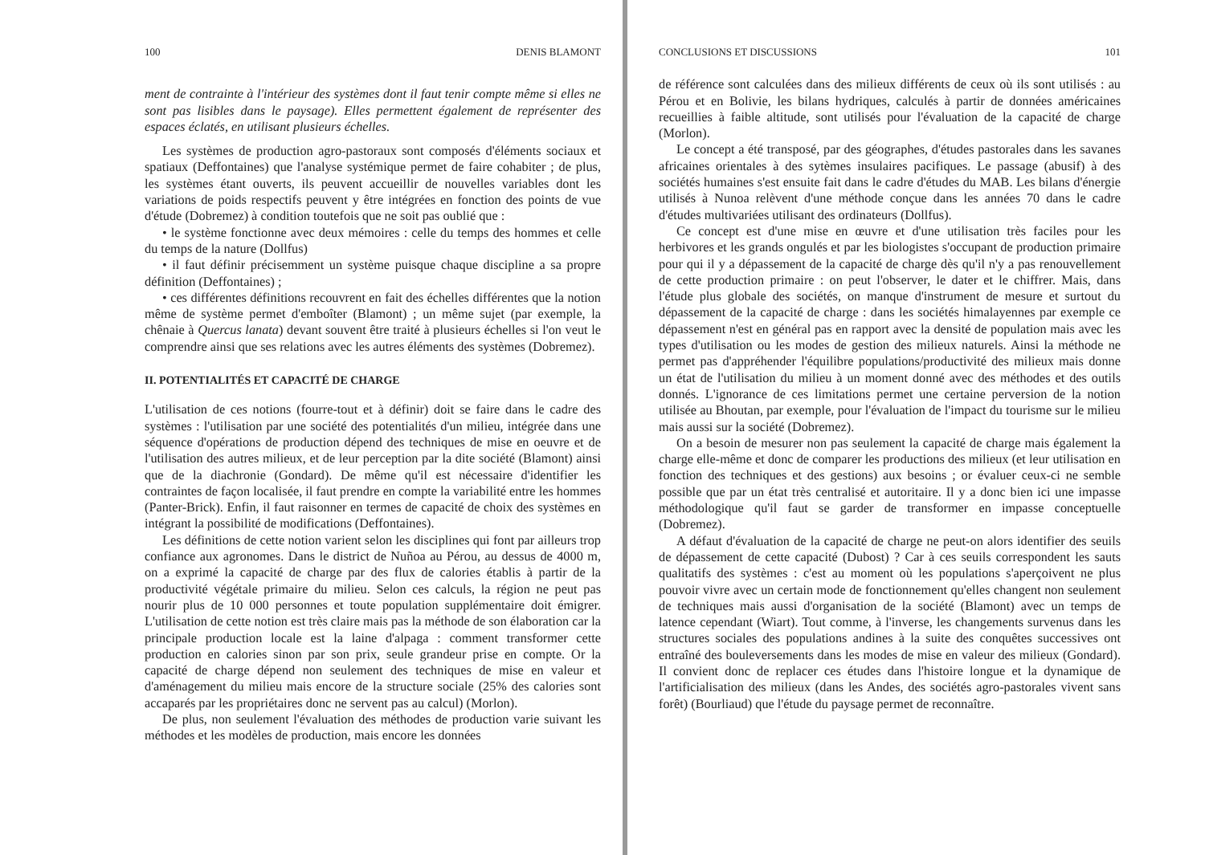100 DENIS BLAMONT
ment de contrainte à l'intérieur des systèmes dont il faut tenir compte même si elles ne sont pas lisibles dans le paysage). Elles permettent également de représenter des espaces éclatés, en utilisant plusieurs échelles.
Les systèmes de production agro-pastoraux sont composés d'éléments sociaux et spatiaux (Deffontaines) que l'analyse systémique permet de faire cohabiter ; de plus, les systèmes étant ouverts, ils peuvent accueillir de nouvelles variables dont les variations de poids respectifs peuvent y être intégrées en fonction des points de vue d'étude (Dobremez) à condition toutefois que ne soit pas oublié que :
• le système fonctionne avec deux mémoires : celle du temps des hommes et celle du temps de la nature (Dollfus)
• il faut définir précisemment un système puisque chaque discipline a sa propre définition (Deffontaines) ;
• ces différentes définitions recouvrent en fait des échelles différentes que la notion même de système permet d'emboîter (Blamont) ; un même sujet (par exemple, la chênaie à Quercus lanata) devant souvent être traité à plusieurs échelles si l'on veut le comprendre ainsi que ses relations avec les autres éléments des systèmes (Dobremez).
II. POTENTIALITÉS ET CAPACITÉ DE CHARGE
L'utilisation de ces notions (fourre-tout et à définir) doit se faire dans le cadre des systèmes : l'utilisation par une société des potentialités d'un milieu, intégrée dans une séquence d'opérations de production dépend des techniques de mise en oeuvre et de l'utilisation des autres milieux, et de leur perception par la dite société (Blamont) ainsi que de la diachronie (Gondard). De même qu'il est nécessaire d'identifier les contraintes de façon localisée, il faut prendre en compte la variabilité entre les hommes (Panter-Brick). Enfin, il faut raisonner en termes de capacité de choix des systèmes en intégrant la possibilité de modifications (Deffontaines).
Les définitions de cette notion varient selon les disciplines qui font par ailleurs trop confiance aux agronomes. Dans le district de Nuñoa au Pérou, au dessus de 4000 m, on a exprimé la capacité de charge par des flux de calories établis à partir de la productivité végétale primaire du milieu. Selon ces calculs, la région ne peut pas nourir plus de 10 000 personnes et toute population supplémentaire doit émigrer. L'utilisation de cette notion est très claire mais pas la méthode de son élaboration car la principale production locale est la laine d'alpaga : comment transformer cette production en calories sinon par son prix, seule grandeur prise en compte. Or la capacité de charge dépend non seulement des techniques de mise en valeur et d'aménagement du milieu mais encore de la structure sociale (25% des calories sont accaparés par les propriétaires donc ne servent pas au calcul) (Morlon).
De plus, non seulement l'évaluation des méthodes de production varie suivant les méthodes et les modèles de production, mais encore les données
CONCLUSIONS ET DISCUSSIONS 101
de référence sont calculées dans des milieux différents de ceux où ils sont utilisés : au Pérou et en Bolivie, les bilans hydriques, calculés à partir de données américaines recueillies à faible altitude, sont utilisés pour l'évaluation de la capacité de charge (Morlon).
Le concept a été transposé, par des géographes, d'études pastorales dans les savanes africaines orientales à des sytèmes insulaires pacifiques. Le passage (abusif) à des sociétés humaines s'est ensuite fait dans le cadre d'études du MAB. Les bilans d'énergie utilisés à Nunoa relèvent d'une méthode conçue dans les années 70 dans le cadre d'études multivariées utilisant des ordinateurs (Dollfus).
Ce concept est d'une mise en œuvre et d'une utilisation très faciles pour les herbivores et les grands ongulés et par les biologistes s'occupant de production primaire pour qui il y a dépassement de la capacité de charge dès qu'il n'y a pas renouvellement de cette production primaire : on peut l'observer, le dater et le chiffrer. Mais, dans l'étude plus globale des sociétés, on manque d'instrument de mesure et surtout du dépassement de la capacité de charge : dans les sociétés himalayennes par exemple ce dépassement n'est en général pas en rapport avec la densité de population mais avec les types d'utilisation ou les modes de gestion des milieux naturels. Ainsi la méthode ne permet pas d'appréhender l'équilibre populations/productivité des milieux mais donne un état de l'utilisation du milieu à un moment donné avec des méthodes et des outils donnés. L'ignorance de ces limitations permet une certaine perversion de la notion utilisée au Bhoutan, par exemple, pour l'évaluation de l'impact du tourisme sur le milieu mais aussi sur la société (Dobremez).
On a besoin de mesurer non pas seulement la capacité de charge mais également la charge elle-même et donc de comparer les productions des milieux (et leur utilisation en fonction des techniques et des gestions) aux besoins ; or évaluer ceux-ci ne semble possible que par un état très centralisé et autoritaire. Il y a donc bien ici une impasse méthodologique qu'il faut se garder de transformer en impasse conceptuelle (Dobremez).
A défaut d'évaluation de la capacité de charge ne peut-on alors identifier des seuils de dépassement de cette capacité (Dubost) ? Car à ces seuils correspondent les sauts qualitatifs des systèmes : c'est au moment où les populations s'aperçoivent ne plus pouvoir vivre avec un certain mode de fonctionnement qu'elles changent non seulement de techniques mais aussi d'organisation de la société (Blamont) avec un temps de latence cependant (Wiart). Tout comme, à l'inverse, les changements survenus dans les structures sociales des populations andines à la suite des conquêtes successives ont entraîné des bouleversements dans les modes de mise en valeur des milieux (Gondard). Il convient donc de replacer ces études dans l'histoire longue et la dynamique de l'artificialisation des milieux (dans les Andes, des sociétés agro-pastorales vivent sans forêt) (Bourliaud) que l'étude du paysage permet de reconnaître.